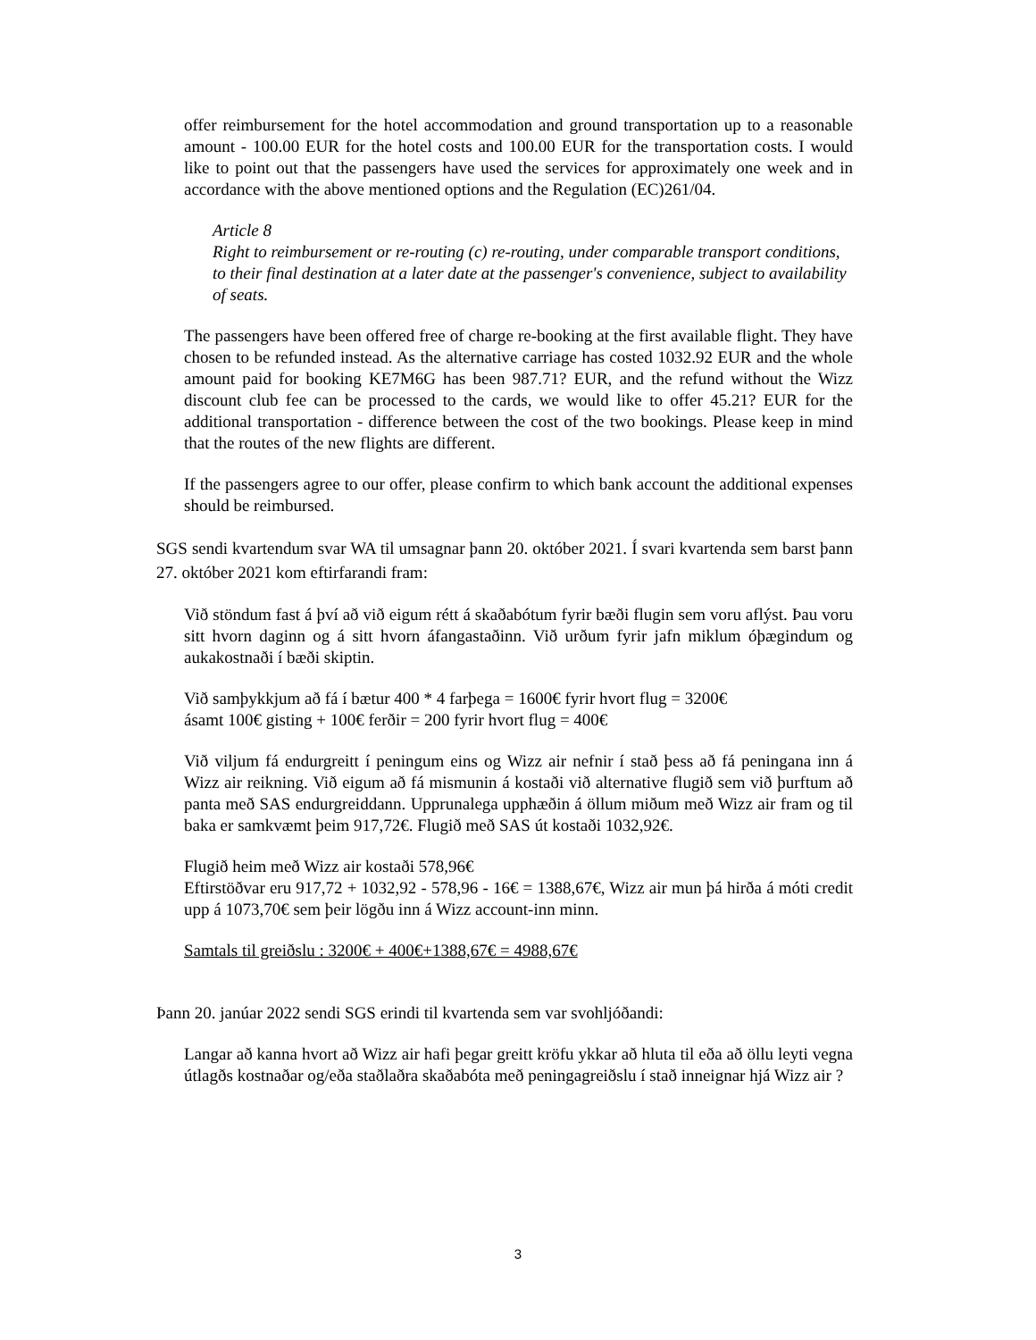offer reimbursement for the hotel accommodation and ground transportation up to a reasonable amount - 100.00 EUR for the hotel costs and 100.00 EUR for the transportation costs. I would like to point out that the passengers have used the services for approximately one week and in accordance with the above mentioned options and the Regulation (EC)261/04.
Article 8
Right to reimbursement or re-routing (c) re-routing, under comparable transport conditions, to their final destination at a later date at the passenger's convenience, subject to availability of seats.
The passengers have been offered free of charge re-booking at the first available flight. They have chosen to be refunded instead. As the alternative carriage has costed 1032.92 EUR and the whole amount paid for booking KE7M6G has been 987.71? EUR, and the refund without the Wizz discount club fee can be processed to the cards, we would like to offer 45.21? EUR for the additional transportation - difference between the cost of the two bookings. Please keep in mind that the routes of the new flights are different.
If the passengers agree to our offer, please confirm to which bank account the additional expenses should be reimbursed.
SGS sendi kvartendum svar WA til umsagnar þann 20. október 2021. Í svari kvartenda sem barst þann 27. október 2021 kom eftirfarandi fram:
Við stöndum fast á því að við eigum rétt á skaðabótum fyrir bæði flugin sem voru aflýst. Þau voru sitt hvorn daginn og á sitt hvorn áfangastaðinn. Við urðum fyrir jafn miklum óþægindum og aukakostnaði í bæði skiptin.
Við samþykkjum að fá í bætur 400 * 4 farþega = 1600€ fyrir hvort flug = 3200€
ásamt 100€ gisting + 100€ ferðir = 200 fyrir hvort flug = 400€
Við viljum fá endurgreitt í peningum eins og Wizz air nefnir í stað þess að fá peningana inn á Wizz air reikning. Við eigum að fá mismunin á kostaði við alternative flugið sem við þurftum að panta með SAS endurgreiddann. Upprunalega upphæðin á öllum miðum með Wizz air fram og til baka er samkvæmt þeim 917,72€. Flugið með SAS út kostaði 1032,92€.
Flugið heim með Wizz air kostaði 578,96€
Eftirstöðvar eru 917,72 + 1032,92 - 578,96 - 16€ = 1388,67€, Wizz air mun þá hirða á móti credit upp á 1073,70€ sem þeir lögðu inn á Wizz account-inn minn.
Samtals til greiðslu : 3200€ + 400€+1388,67€ = 4988,67€
Þann 20. janúar 2022 sendi SGS erindi til kvartenda sem var svohljóðandi:
Langar að kanna hvort að Wizz air hafi þegar greitt kröfu ykkar að hluta til eða að öllu leyti vegna útlagðs kostnaðar og/eða staðlaðra skaðabóta með peningagreiðslu í stað inneignar hjá Wizz air ?
3